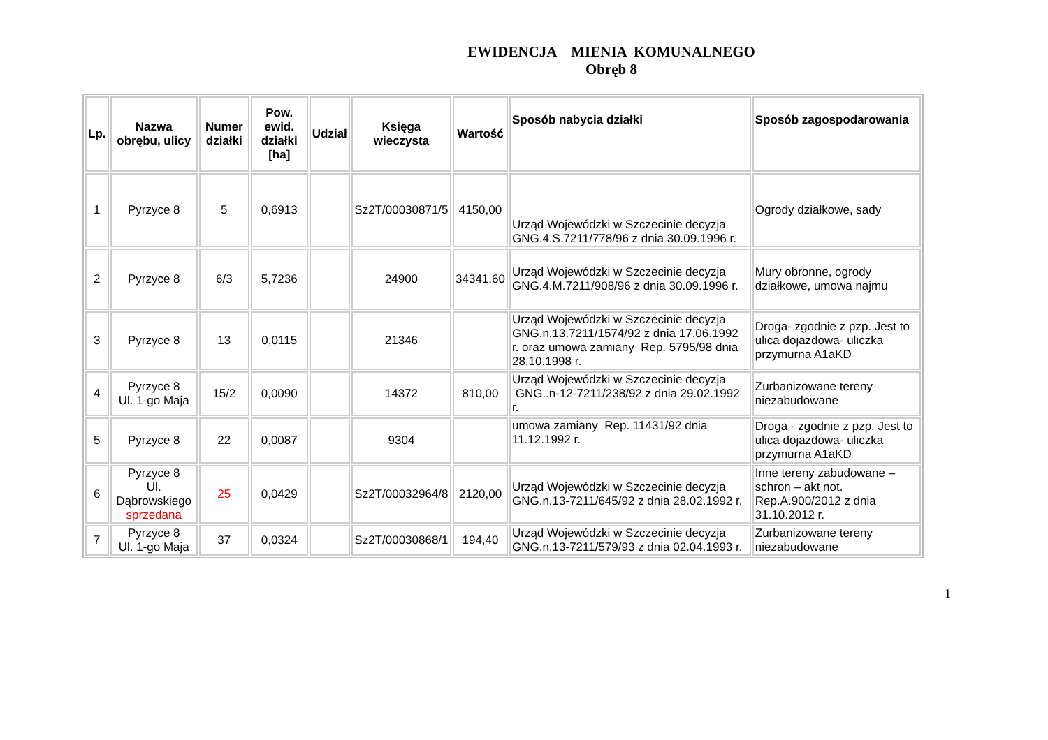EWIDENCJA MIENIA KOMUNALNEGO
Obręb 8
| Lp. | Nazwa obrębu, ulicy | Numer działki | Pow. ewid. działki [ha] | Udział | Księga wieczysta | Wartość | Sposób nabycia działki | Sposób zagospodarowania |
| --- | --- | --- | --- | --- | --- | --- | --- | --- |
| 1 | Pyrzyce 8 | 5 | 0,6913 | | Sz2T/00030871/5 | 4150,00 | Urząd Wojewódzki w Szczecinie decyzja GNG.4.S.7211/778/96 z dnia 30.09.1996 r. | Ogrody działkowe, sady |
| 2 | Pyrzyce 8 | 6/3 | 5,7236 | | 24900 | 34341,60 | Urząd Wojewódzki w Szczecinie decyzja GNG.4.M.7211/908/96 z dnia 30.09.1996 r. | Mury obronne, ogrody działkowe, umowa najmu |
| 3 | Pyrzyce 8 | 13 | 0,0115 | | 21346 | | Urząd Wojewódzki w Szczecinie decyzja GNG.n.13.7211/1574/92 z dnia 17.06.1992 r. oraz umowa zamiany Rep. 5795/98 dnia 28.10.1998 r. | Droga- zgodnie z pzp. Jest to ulica dojazdowa- uliczka przymurna A1aKD |
| 4 | Pyrzyce 8 Ul. 1-go Maja | 15/2 | 0,0090 | | 14372 | 810,00 | Urząd Wojewódzki w Szczecinie decyzja GNG..n-12-7211/238/92 z dnia 29.02.1992 r. | Zurbanizowane tereny niezabudowane |
| 5 | Pyrzyce 8 | 22 | 0,0087 | | 9304 | | umowa zamiany Rep. 11431/92 dnia 11.12.1992 r. | Droga - zgodnie z pzp. Jest to ulica dojazdowa- uliczka przymurna A1aKD |
| 6 | Pyrzyce 8 Ul. Dąbrowskiego sprzedana | 25 | 0,0429 | | Sz2T/00032964/8 | 2120,00 | Urząd Wojewódzki w Szczecinie decyzja GNG.n.13-7211/645/92 z dnia 28.02.1992 r. | Inne tereny zabudowane – schron – akt not. Rep.A.900/2012 z dnia 31.10.2012 r. |
| 7 | Pyrzyce 8 Ul. 1-go Maja | 37 | 0,0324 | | Sz2T/00030868/1 | 194,40 | Urząd Wojewódzki w Szczecinie decyzja GNG.n.13-7211/579/93 z dnia 02.04.1993 r. | Zurbanizowane tereny niezabudowane |
1